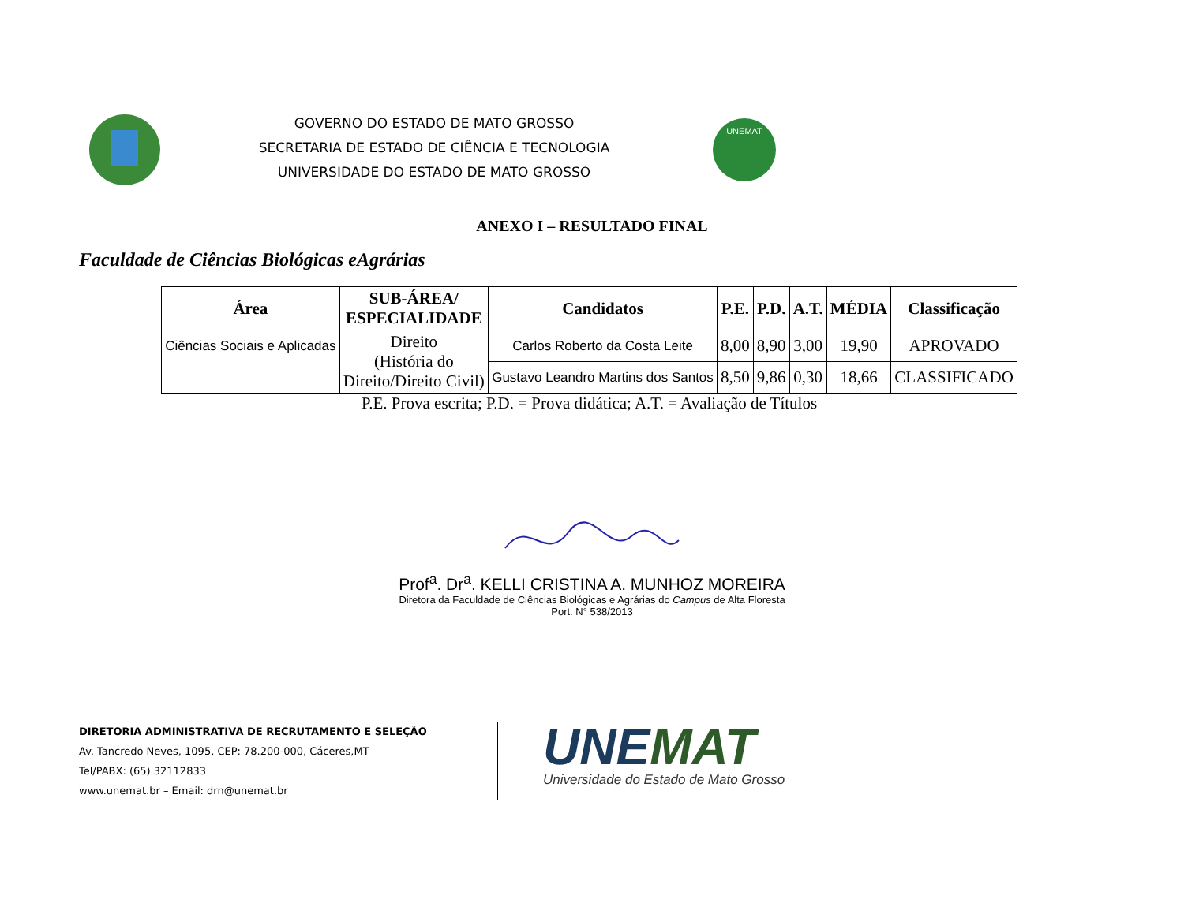GOVERNO DO ESTADO DE MATO GROSSO
SECRETARIA DE ESTADO DE CIÊNCIA E TECNOLOGIA
UNIVERSIDADE DO ESTADO DE MATO GROSSO
UNEMAT
ANEXO I – RESULTADO FINAL
Faculdade de Ciências Biológicas eAgrárias
| Área | SUB-ÁREA/ ESPECIALIDADE | Candidatos | P.E. | P.D. | A.T. | MÉDIA | Classificação |
| --- | --- | --- | --- | --- | --- | --- | --- |
| Ciências Sociais e Aplicadas | Direito (História do Direito/Direito Civil) | Carlos Roberto da Costa Leite | 8,00 | 8,90 | 3,00 | 19,90 | APROVADO |
| | | Gustavo Leandro Martins dos Santos | 8,50 | 9,86 | 0,30 | 18,66 | CLASSIFICADO |
P.E. Prova escrita; P.D. = Prova didática; A.T. = Avaliação de Títulos
Prof<sup>a</sup>. Dr<sup>a</sup>. KELLI CRISTINA A. MUNHOZ MOREIRA
Diretora da Faculdade de Ciências Biológicas e Agrárias do Campus de Alta Floresta
Port. N° 538/2013
DIRETORIA ADMINISTRATIVA DE RECRUTAMENTO E SELEÇÃO
Av. Tancredo Neves, 1095, CEP: 78.200-000, Cáceres,MT
Tel/PABX: (65) 32112833
www.unemat.br – Email: drn@unemat.br
UNE MAT
Universidade do Estado de Mato Grosso